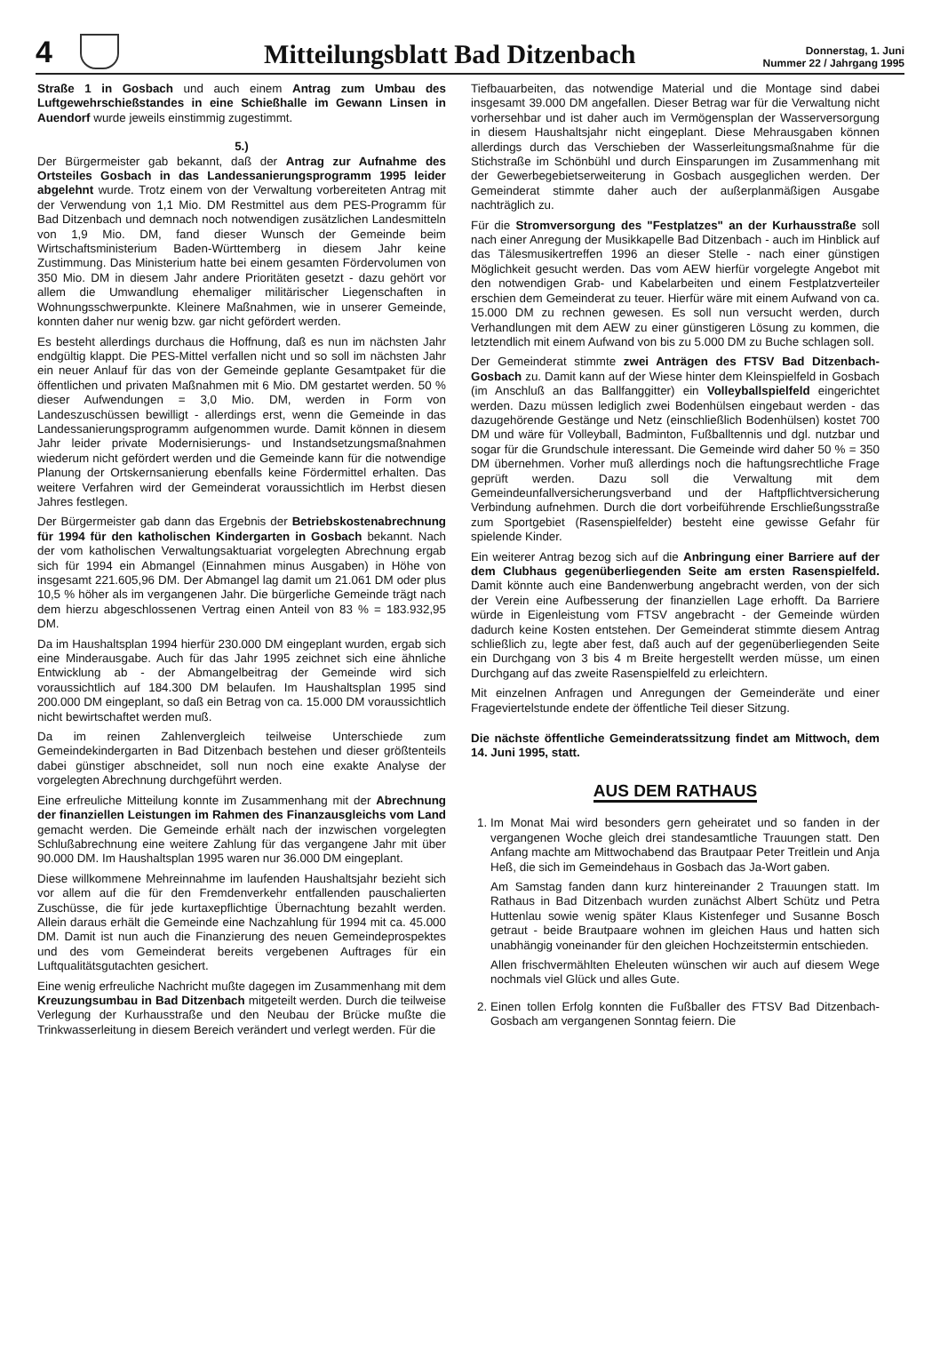4
Mitteilungsblatt Bad Ditzenbach
Donnerstag, 1. Juni
Nummer 22 / Jahrgang 1995
Straße 1 in Gosbach und auch einem Antrag zum Umbau des Luftgewehrschießstandes in eine Schießhalle im Gewann Linsen in Auendorf wurde jeweils einstimmig zugestimmt.
5.)
Der Bürgermeister gab bekannt, daß der Antrag zur Aufnahme des Ortsteiles Gosbach in das Landessanierungsprogramm 1995 leider abgelehnt wurde. Trotz einem von der Verwaltung vorbereiteten Antrag mit der Verwendung von 1,1 Mio. DM Restmittel aus dem PES-Programm für Bad Ditzenbach und demnach noch notwendigen zusätzlichen Landesmitteln von 1,9 Mio. DM, fand dieser Wunsch der Gemeinde beim Wirtschaftsministerium Baden-Württemberg in diesem Jahr keine Zustimmung. Das Ministerium hatte bei einem gesamten Fördervolumen von 350 Mio. DM in diesem Jahr andere Prioritäten gesetzt - dazu gehört vor allem die Umwandlung ehemaliger militärischer Liegenschaften in Wohnungsschwerpunkte. Kleinere Maßnahmen, wie in unserer Gemeinde, konnten daher nur wenig bzw. gar nicht gefördert werden.
Es besteht allerdings durchaus die Hoffnung, daß es nun im nächsten Jahr endgültig klappt. Die PES-Mittel verfallen nicht und so soll im nächsten Jahr ein neuer Anlauf für das von der Gemeinde geplante Gesamtpaket für die öffentlichen und privaten Maßnahmen mit 6 Mio. DM gestartet werden. 50 % dieser Aufwendungen = 3,0 Mio. DM, werden in Form von Landeszuschüssen bewilligt - allerdings erst, wenn die Gemeinde in das Landessanierungsprogramm aufgenommen wurde. Damit können in diesem Jahr leider private Modernisierungs- und Instandsetzungsmaßnahmen wiederum nicht gefördert werden und die Gemeinde kann für die notwendige Planung der Ortskernsanierung ebenfalls keine Fördermittel erhalten. Das weitere Verfahren wird der Gemeinderat voraussichtlich im Herbst diesen Jahres festlegen.
Der Bürgermeister gab dann das Ergebnis der Betriebskostenabrechnung für 1994 für den katholischen Kindergarten in Gosbach bekannt. Nach der vom katholischen Verwaltungsaktuariat vorgelegten Abrechnung ergab sich für 1994 ein Abmangel (Einnahmen minus Ausgaben) in Höhe von insgesamt 221.605,96 DM. Der Abmangel lag damit um 21.061 DM oder plus 10,5 % höher als im vergangenen Jahr. Die bürgerliche Gemeinde trägt nach dem hierzu abgeschlossenen Vertrag einen Anteil von 83 % = 183.932,95 DM.
Da im Haushaltsplan 1994 hierfür 230.000 DM eingeplant wurden, ergab sich eine Minderausgabe. Auch für das Jahr 1995 zeichnet sich eine ähnliche Entwicklung ab - der Abmangelbeitrag der Gemeinde wird sich voraussichtlich auf 184.300 DM belaufen. Im Haushaltsplan 1995 sind 200.000 DM eingeplant, so daß ein Betrag von ca. 15.000 DM voraussichtlich nicht bewirtschaftet werden muß.
Da im reinen Zahlenvergleich teilweise Unterschiede zum Gemeindekindergarten in Bad Ditzenbach bestehen und dieser größtenteils dabei günstiger abschneidet, soll nun noch eine exakte Analyse der vorgelegten Abrechnung durchgeführt werden.
Eine erfreuliche Mitteilung konnte im Zusammenhang mit der Abrechnung der finanziellen Leistungen im Rahmen des Finanzausgleichs vom Land gemacht werden. Die Gemeinde erhält nach der inzwischen vorgelegten Schlußabrechnung eine weitere Zahlung für das vergangene Jahr mit über 90.000 DM. Im Haushaltsplan 1995 waren nur 36.000 DM eingeplant.
Diese willkommene Mehreinnahme im laufenden Haushaltsjahr bezieht sich vor allem auf die für den Fremdenverkehr entfallenden pauschalierten Zuschüsse, die für jede kurtaxepflichtige Übernachtung bezahlt werden. Allein daraus erhält die Gemeinde eine Nachzahlung für 1994 mit ca. 45.000 DM. Damit ist nun auch die Finanzierung des neuen Gemeindeprospektes und des vom Gemeinderat bereits vergebenen Auftrages für ein Luftqualitätsgutachten gesichert.
Eine wenig erfreuliche Nachricht mußte dagegen im Zusammenhang mit dem Kreuzungsumbau in Bad Ditzenbach mitgeteilt werden. Durch die teilweise Verlegung der Kurhausstraße und den Neubau der Brücke mußte die Trinkwasserleitung in diesem Bereich verändert und verlegt werden. Für die
Tiefbauarbeiten, das notwendige Material und die Montage sind dabei insgesamt 39.000 DM angefallen. Dieser Betrag war für die Verwaltung nicht vorhersehbar und ist daher auch im Vermögensplan der Wasserversorgung in diesem Haushaltsjahr nicht eingeplant. Diese Mehrausgaben können allerdings durch das Verschieben der Wasserleitungsmaßnahme für die Stichstraße im Schönbühl und durch Einsparungen im Zusammenhang mit der Gewerbegebietserweiterung in Gosbach ausgeglichen werden. Der Gemeinderat stimmte daher auch der außerplanmäßigen Ausgabe nachträglich zu.
Für die Stromversorgung des "Festplatzes" an der Kurhausstraße soll nach einer Anregung der Musikkapelle Bad Ditzenbach - auch im Hinblick auf das Tälesmusikertreffen 1996 an dieser Stelle - nach einer günstigen Möglichkeit gesucht werden. Das vom AEW hierfür vorgelegte Angebot mit den notwendigen Grab- und Kabelarbeiten und einem Festplatzverteiler erschien dem Gemeinderat zu teuer. Hierfür wäre mit einem Aufwand von ca. 15.000 DM zu rechnen gewesen. Es soll nun versucht werden, durch Verhandlungen mit dem AEW zu einer günstigeren Lösung zu kommen, die letztendlich mit einem Aufwand von bis zu 5.000 DM zu Buche schlagen soll.
Der Gemeinderat stimmte zwei Anträgen des FTSV Bad Ditzenbach-Gosbach zu. Damit kann auf der Wiese hinter dem Kleinspielfeld in Gosbach (im Anschluß an das Ballfanggitter) ein Volleyballspielfeld eingerichtet werden. Dazu müssen lediglich zwei Bodenhülsen eingebaut werden - das dazugehörende Gestänge und Netz (einschließlich Bodenhülsen) kostet 700 DM und wäre für Volleyball, Badminton, Fußballtennis und dgl. nutzbar und sogar für die Grundschule interessant. Die Gemeinde wird daher 50 % = 350 DM übernehmen. Vorher muß allerdings noch die haftungsrechtliche Frage geprüft werden. Dazu soll die Verwaltung mit dem Gemeindeunfallversicherungsverband und der Haftpflichtversicherung Verbindung aufnehmen. Durch die dort vorbeiführende Erschließungsstraße zum Sportgebiet (Rasenspielfelder) besteht eine gewisse Gefahr für spielende Kinder.
Ein weiterer Antrag bezog sich auf die Anbringung einer Barriere auf der dem Clubhaus gegenüberliegenden Seite am ersten Rasenspielfeld. Damit könnte auch eine Bandenwerbung angebracht werden, von der sich der Verein eine Aufbesserung der finanziellen Lage erhofft. Da Barriere würde in Eigenleistung vom FTSV angebracht - der Gemeinde würden dadurch keine Kosten entstehen. Der Gemeinderat stimmte diesem Antrag schließlich zu, legte aber fest, daß auch auf der gegenüberliegenden Seite ein Durchgang von 3 bis 4 m Breite hergestellt werden müsse, um einen Durchgang auf das zweite Rasenspielfeld zu erleichtern.
Mit einzelnen Anfragen und Anregungen der Gemeinderäte und einer Frageviertelstunde endete der öffentliche Teil dieser Sitzung.
Die nächste öffentliche Gemeinderatssitzung findet am Mittwoch, dem 14. Juni 1995, statt.
AUS DEM RATHAUS
1. Im Monat Mai wird besonders gern geheiratet und so fanden in der vergangenen Woche gleich drei standesamtliche Trauungen statt. Den Anfang machte am Mittwochabend das Brautpaar Peter Treitlein und Anja Heß, die sich im Gemeindehaus in Gosbach das Ja-Wort gaben.
Am Samstag fanden dann kurz hintereinander 2 Trauungen statt. Im Rathaus in Bad Ditzenbach wurden zunächst Albert Schütz und Petra Huttenlau sowie wenig später Klaus Kistenfeger und Susanne Bosch getraut - beide Brautpaare wohnen im gleichen Haus und hatten sich unabhängig voneinander für den gleichen Hochzeitstermin entschieden.
Allen frischvermählten Eheleuten wünschen wir auch auf diesem Wege nochmals viel Glück und alles Gute.
2. Einen tollen Erfolg konnten die Fußballer des FTSV Bad Ditzenbach-Gosbach am vergangenen Sonntag feiern. Die